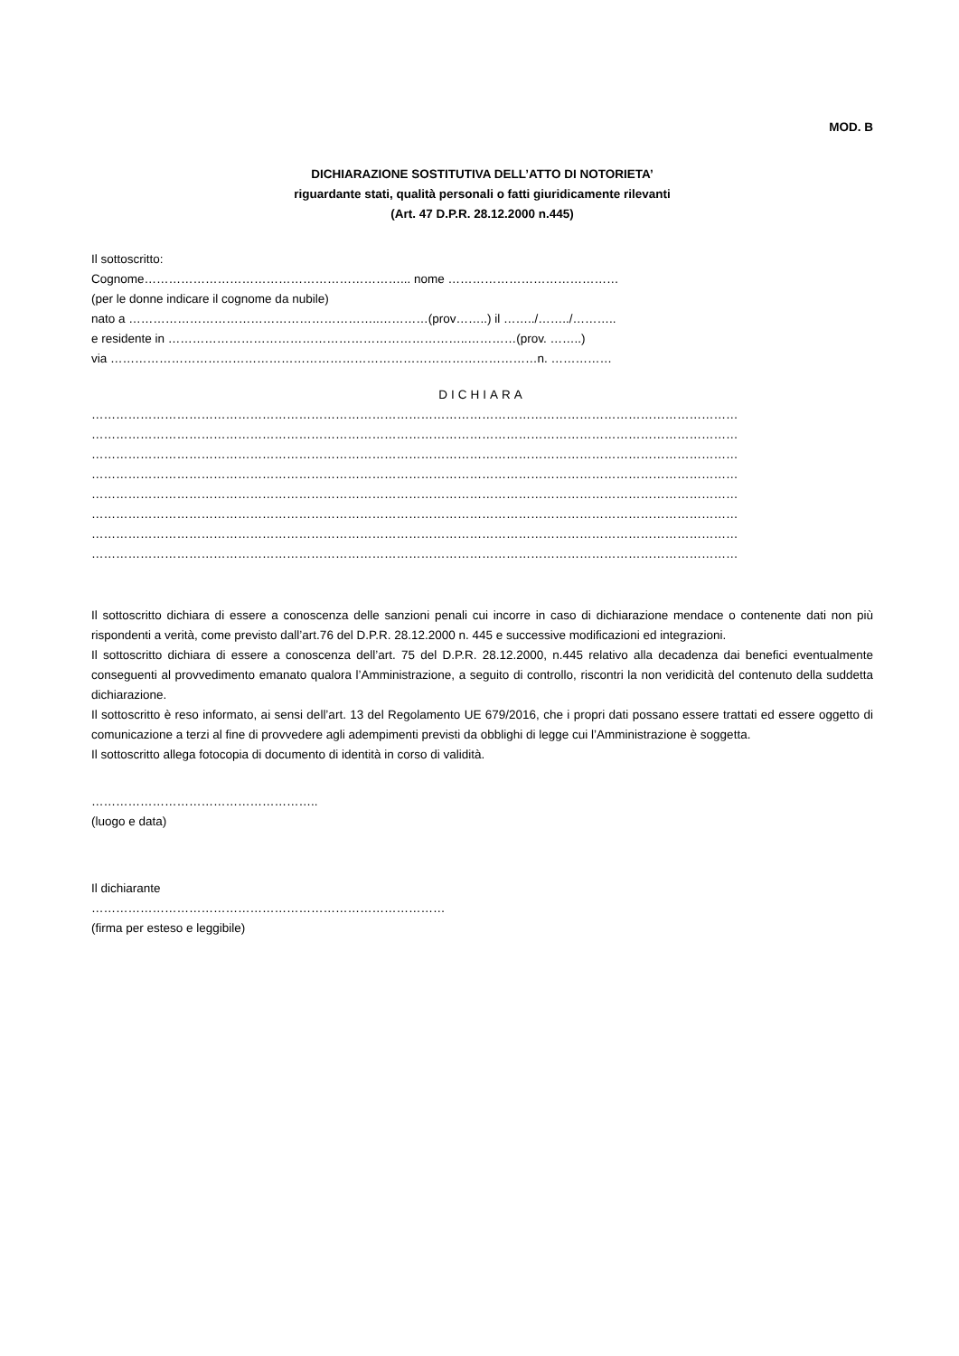MOD. B
DICHIARAZIONE SOSTITUTIVA DELL’ATTO DI NOTORIETA’
riguardante stati, qualità personali o fatti giuridicamente rilevanti
(Art. 47 D.P.R. 28.12.2000 n.445)
Il sottoscritto:
Cognome………………………………………………………... nome ……………………………………
(per le donne indicare il cognome da nubile)
nato a ……………………………………………………..…………(prov……..) il ……../……../………..
e residente in ………………………………………………………………..…………(prov. ……..)
via ……………………………………………………………………………………………n. ……………
DICHIARA
……………………………………………………………………………………………………………………………………………
……………………………………………………………………………………………………………………………………………
……………………………………………………………………………………………………………………………………………
……………………………………………………………………………………………………………………………………………
……………………………………………………………………………………………………………………………………………
……………………………………………………………………………………………………………………………………………
……………………………………………………………………………………………………………………………………………
……………………………………………………………………………………………………………………………………………
Il sottoscritto dichiara di essere a conoscenza delle sanzioni penali cui incorre in caso di dichiarazione mendace o contenente dati non più rispondenti a verità, come previsto dall’art.76 del D.P.R. 28.12.2000 n. 445 e successive modificazioni ed integrazioni.
Il sottoscritto dichiara di essere a conoscenza dell’art. 75 del D.P.R. 28.12.2000, n.445 relativo alla decadenza dai benefici eventualmente conseguenti al provvedimento emanato qualora l’Amministrazione, a seguito di controllo, riscontri la non veridicità del contenuto della suddetta dichiarazione.
Il sottoscritto è reso informato, ai sensi dell’art. 13 del Regolamento UE 679/2016, che i propri dati possano essere trattati ed essere oggetto di comunicazione a terzi al fine di provvedere agli adempimenti previsti da obblighi di legge cui l’Amministrazione è soggetta.
Il sottoscritto allega fotocopia di documento di identità in corso di validità.
………………………………………………..
(luogo e data)
Il dichiarante
……………………………………………………………………………
(firma per esteso e leggibile)